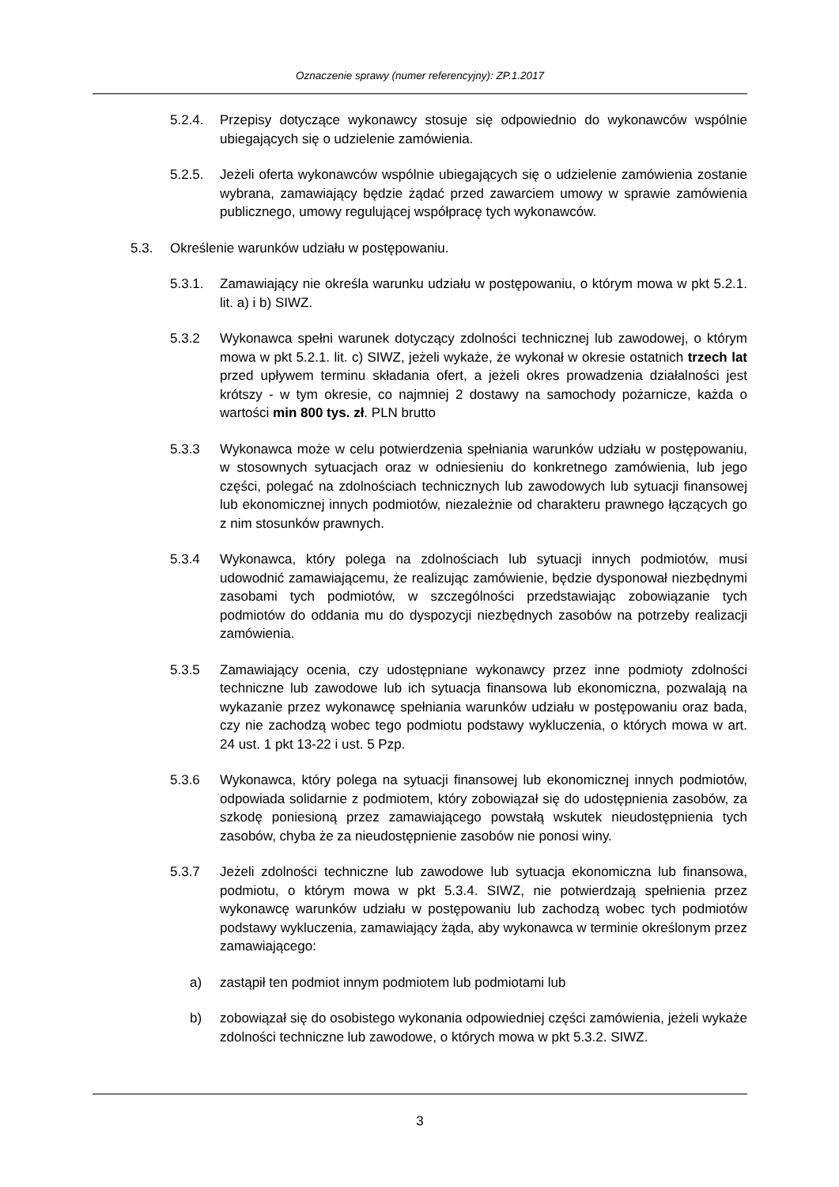Oznaczenie sprawy (numer referencyjny): ZP.1.2017
5.2.4. Przepisy dotyczące wykonawcy stosuje się odpowiednio do wykonawców wspólnie ubiegających się o udzielenie zamówienia.
5.2.5. Jeżeli oferta wykonawców wspólnie ubiegających się o udzielenie zamówienia zostanie wybrana, zamawiający będzie żądać przed zawarciem umowy w sprawie zamówienia publicznego, umowy regulującej współpracę tych wykonawców.
5.3. Określenie warunków udziału w postępowaniu.
5.3.1. Zamawiający nie określa warunku udziału w postępowaniu, o którym mowa w pkt 5.2.1. lit. a) i b) SIWZ.
5.3.2 Wykonawca spełni warunek dotyczący zdolności technicznej lub zawodowej, o którym mowa w pkt 5.2.1. lit. c) SIWZ, jeżeli wykaże, że wykonał w okresie ostatnich trzech lat przed upływem terminu składania ofert, a jeżeli okres prowadzenia działalności jest krótszy - w tym okresie, co najmniej 2 dostawy na samochody pożarnicze, każda o wartości min 800 tys. zł. PLN brutto
5.3.3 Wykonawca może w celu potwierdzenia spełniania warunków udziału w postępowaniu, w stosownych sytuacjach oraz w odniesieniu do konkretnego zamówienia, lub jego części, polegać na zdolnościach technicznych lub zawodowych lub sytuacji finansowej lub ekonomicznej innych podmiotów, niezależnie od charakteru prawnego łączących go z nim stosunków prawnych.
5.3.4 Wykonawca, który polega na zdolnościach lub sytuacji innych podmiotów, musi udowodnić zamawiającemu, że realizując zamówienie, będzie dysponował niezbędnymi zasobami tych podmiotów, w szczególności przedstawiając zobowiązanie tych podmiotów do oddania mu do dyspozycji niezbędnych zasobów na potrzeby realizacji zamówienia.
5.3.5 Zamawiający ocenia, czy udostępniane wykonawcy przez inne podmioty zdolności techniczne lub zawodowe lub ich sytuacja finansowa lub ekonomiczna, pozwalają na wykazanie przez wykonawcę spełniania warunków udziału w postępowaniu oraz bada, czy nie zachodzą wobec tego podmiotu podstawy wykluczenia, o których mowa w art. 24 ust. 1 pkt 13-22 i ust. 5 Pzp.
5.3.6 Wykonawca, który polega na sytuacji finansowej lub ekonomicznej innych podmiotów, odpowiada solidarnie z podmiotem, który zobowiązał się do udostępnienia zasobów, za szkodę poniesioną przez zamawiającego powstałą wskutek nieudostępnienia tych zasobów, chyba że za nieudostępnienie zasobów nie ponosi winy.
5.3.7 Jeżeli zdolności techniczne lub zawodowe lub sytuacja ekonomiczna lub finansowa, podmiotu, o którym mowa w pkt 5.3.4. SIWZ, nie potwierdzają spełnienia przez wykonawcę warunków udziału w postępowaniu lub zachodzą wobec tych podmiotów podstawy wykluczenia, zamawiający żąda, aby wykonawca w terminie określonym przez zamawiającego:
a) zastąpił ten podmiot innym podmiotem lub podmiotami lub
b) zobowiązał się do osobistego wykonania odpowiedniej części zamówienia, jeżeli wykaże zdolności techniczne lub zawodowe, o których mowa w pkt 5.3.2. SIWZ.
3